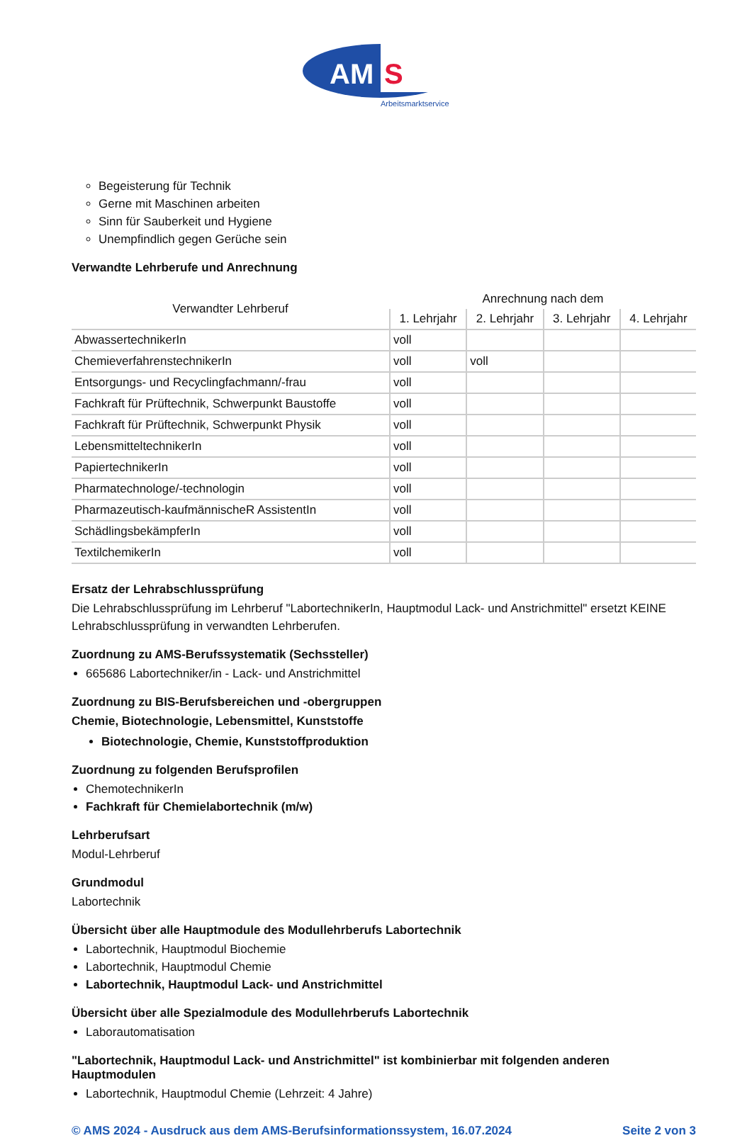AM
S
Arbeitsmarktservice
Begeisterung für Technik
Gerne mit Maschinen arbeiten
Sinn für Sauberkeit und Hygiene
Unempfindlich gegen Gerüche sein
Verwandte Lehrberufe und Anrechnung
| Verwandter Lehrberuf | Anrechnung nach dem | | | |
| --- | --- | --- | --- | --- |
| | 1. Lehrjahr | 2. Lehrjahr | 3. Lehrjahr | 4. Lehrjahr |
| AbwassertechnikerIn | voll | | | |
| ChemieverfahrenstechnikerIn | voll | voll | | |
| Entsorgungs- und Recyclingfachmann/-frau | voll | | | |
| Fachkraft für Prüftechnik, Schwerpunkt Baustoffe | voll | | | |
| Fachkraft für Prüftechnik, Schwerpunkt Physik | voll | | | |
| LebensmitteltechnikerIn | voll | | | |
| PapiertechnikerIn | voll | | | |
| Pharmatechnologe/-technologin | voll | | | |
| Pharmazeutisch-kaufmännischeR AssistentIn | voll | | | |
| SchädlingsbekämpferIn | voll | | | |
| TextilchemikerIn | voll | | | |
Ersatz der Lehrabschlussprüfung
Die Lehrabschlussprüfung im Lehrberuf "LabortechnikerIn, Hauptmodul Lack- und Anstrichmittel" ersetzt KEINE Lehrabschlussprüfung in verwandten Lehrberufen.
Zuordnung zu AMS-Berufssystematik (Sechssteller)
665686 Labortechniker/in - Lack- und Anstrichmittel
Zuordnung zu BIS-Berufsbereichen und -obergruppen
Chemie, Biotechnologie, Lebensmittel, Kunststoffe
Biotechnologie, Chemie, Kunststoffproduktion
Zuordnung zu folgenden Berufsprofilen
ChemotechnikerIn
Fachkraft für Chemielabortechnik (m/w)
Lehrberufsart
Modul-Lehrberuf
Grundmodul
Labortechnik
Übersicht über alle Hauptmodule des Modullehrberufs Labortechnik
Labortechnik, Hauptmodul Biochemie
Labortechnik, Hauptmodul Chemie
Labortechnik, Hauptmodul Lack- und Anstrichmittel
Übersicht über alle Spezialmodule des Modullehrberufs Labortechnik
Laborautomatisation
"Labortechnik, Hauptmodul Lack- und Anstrichmittel" ist kombinierbar mit folgenden anderen Hauptmodulen
Labortechnik, Hauptmodul Chemie (Lehrzeit: 4 Jahre)
© AMS 2024 - Ausdruck aus dem AMS-Berufsinformationssystem, 16.07.2024 Seite 2 von 3